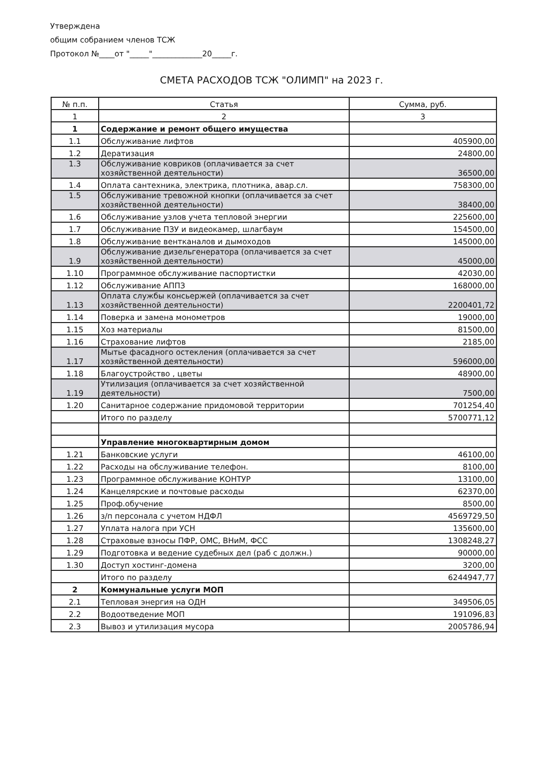Утверждена
общим собранием членов ТСЖ
Протокол №____от "_____"_____________20_____г.
СМЕТА РАСХОДОВ ТСЖ "ОЛИМП" на 2023 г.
| № п.п. | Статья | Сумма, руб. |
| --- | --- | --- |
| 1 | 2 | 3 |
| 1 | Содержание и ремонт общего имущества | |
| 1.1 | Обслуживание лифтов | 405900,00 |
| 1.2 | Дератизация | 24800,00 |
| 1.3 | Обслуживание ковриков (оплачивается за счет хозяйственной деятельности) | 36500,00 |
| 1.4 | Оплата сантехника, электрика, плотника, авар.сл. | 758300,00 |
| 1.5 | Обслуживание тревожной кнопки (оплачивается за счет хозяйственной деятельности) | 38400,00 |
| 1.6 | Обслуживание узлов учета тепловой энергии | 225600,00 |
| 1.7 | Обслуживание ПЗУ и видеокамер, шлагбаум | 154500,00 |
| 1.8 | Обслуживание вентканалов и дымоходов | 145000,00 |
| 1.9 | Обслуживание дизельгенератора (оплачивается за счет хозяйственной деятельности) | 45000,00 |
| 1.10 | Программное обслуживание паспортистки | 42030,00 |
| 1.12 | Обслуживание АППЗ | 168000,00 |
| 1.13 | Оплата службы консьержей (оплачивается за счет хозяйственной деятельности) | 2200401,72 |
| 1.14 | Поверка и замена монометров | 19000,00 |
| 1.15 | Хоз материалы | 81500,00 |
| 1.16 | Страхование лифтов | 2185,00 |
| 1.17 | Мытье фасадного остекления (оплачивается за счет хозяйственной деятельности) | 596000,00 |
| 1.18 | Благоустройство , цветы | 48900,00 |
| 1.19 | Утилизация (оплачивается за счет хозяйственной деятельности) | 7500,00 |
| 1.20 | Санитарное содержание придомовой территории | 701254,40 |
| | Итого по разделу | 5700771,12 |
| | Управление многоквартирным домом | |
| 1.21 | Банковские услуги | 46100,00 |
| 1.22 | Расходы на обслуживание телефон. | 8100,00 |
| 1.23 | Программное обслуживание КОНТУР | 13100,00 |
| 1.24 | Канцелярские и почтовые расходы | 62370,00 |
| 1.25 | Проф.обучение | 8500,00 |
| 1.26 | з/п персонала с учетом НДФЛ | 4569729,50 |
| 1.27 | Уплата налога при УСН | 135600,00 |
| 1.28 | Страховые взносы ПФР, ОМС, ВНиМ, ФСС | 1308248,27 |
| 1.29 | Подготовка и ведение судебных дел (раб с должн.) | 90000,00 |
| 1.30 | Доступ хостинг-домена | 3200,00 |
| | Итого по разделу | 6244947,77 |
| 2 | Коммунальные услуги МОП | |
| 2.1 | Тепловая энергия на ОДН | 349506,05 |
| 2.2 | Водоотведение МОП | 191096,83 |
| 2.3 | Вывоз и утилизация мусора | 2005786,94 |